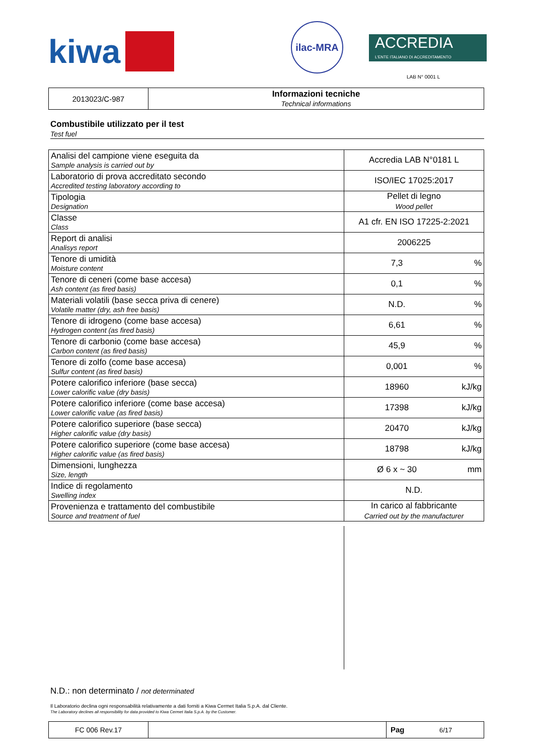kiwa
ilac-MRA
ACCREDIA
L'ENTE ITALIANO DI ACCREDITAMENTO
LAB N° 0001 L
| 2013023/C-987 | Informazioni tecniche Technical informations |
Combustibile utilizzato per il test
Test fuel
| Analisi del campione viene eseguita da Sample analysis is carried out by | Accredia LAB N°0181 L | |
| Laboratorio di prova accreditato secondo Accredited testing laboratory according to | ISO/IEC 17025:2017 | |
| Tipologia Designation | Pellet di legno Wood pellet | |
| Classe Class | A1 cfr. EN ISO 17225-2:2021 | |
| Report di analisi Analisys report | 2006225 | |
| Tenore di umidità Moisture content | 7,3 | % |
| Tenore di ceneri (come base accesa) Ash content (as fired basis) | 0,1 | % |
| Materiali volatili (base secca priva di cenere) Volatile matter (dry, ash free basis) | N.D. | % |
| Tenore di idrogeno (come base accesa) Hydrogen content (as fired basis) | 6,61 | % |
| Tenore di carbonio (come base accesa) Carbon content (as fired basis) | 45,9 | % |
| Tenore di zolfo (come base accesa) Sulfur content (as fired basis) | 0,001 | % |
| Potere calorifico inferiore (base secca) Lower calorific value (dry basis) | 18960 | kJ/kg |
| Potere calorifico inferiore (come base accesa) Lower calorific value (as fired basis) | 17398 | kJ/kg |
| Potere calorifico superiore (base secca) Higher calorific value (dry basis) | 20470 | kJ/kg |
| Potere calorifico superiore (come base accesa) Higher calorific value (as fired basis) | 18798 | kJ/kg |
| Dimensioni, lunghezza Size, length | Ø 6 x ~ 30 | mm |
| Indice di regolamento Swelling index | N.D. | |
| Provenienza e trattamento del combustibile Source and treatment of fuel | In carico al fabbricante Carried out by the manufacturer | |
N.D.: non determinato / not determinated
Il Laboratorio declina ogni responsabilità relativamente a dati forniti a Kiwa Cermet Italia S.p.A. dal Cliente.
The Laboratory declines all responsibility for data provided to Kiwa Cermet Italia S.p.A. by the Customer.
| FC 006 Rev.17 | | Pag 6/17 |